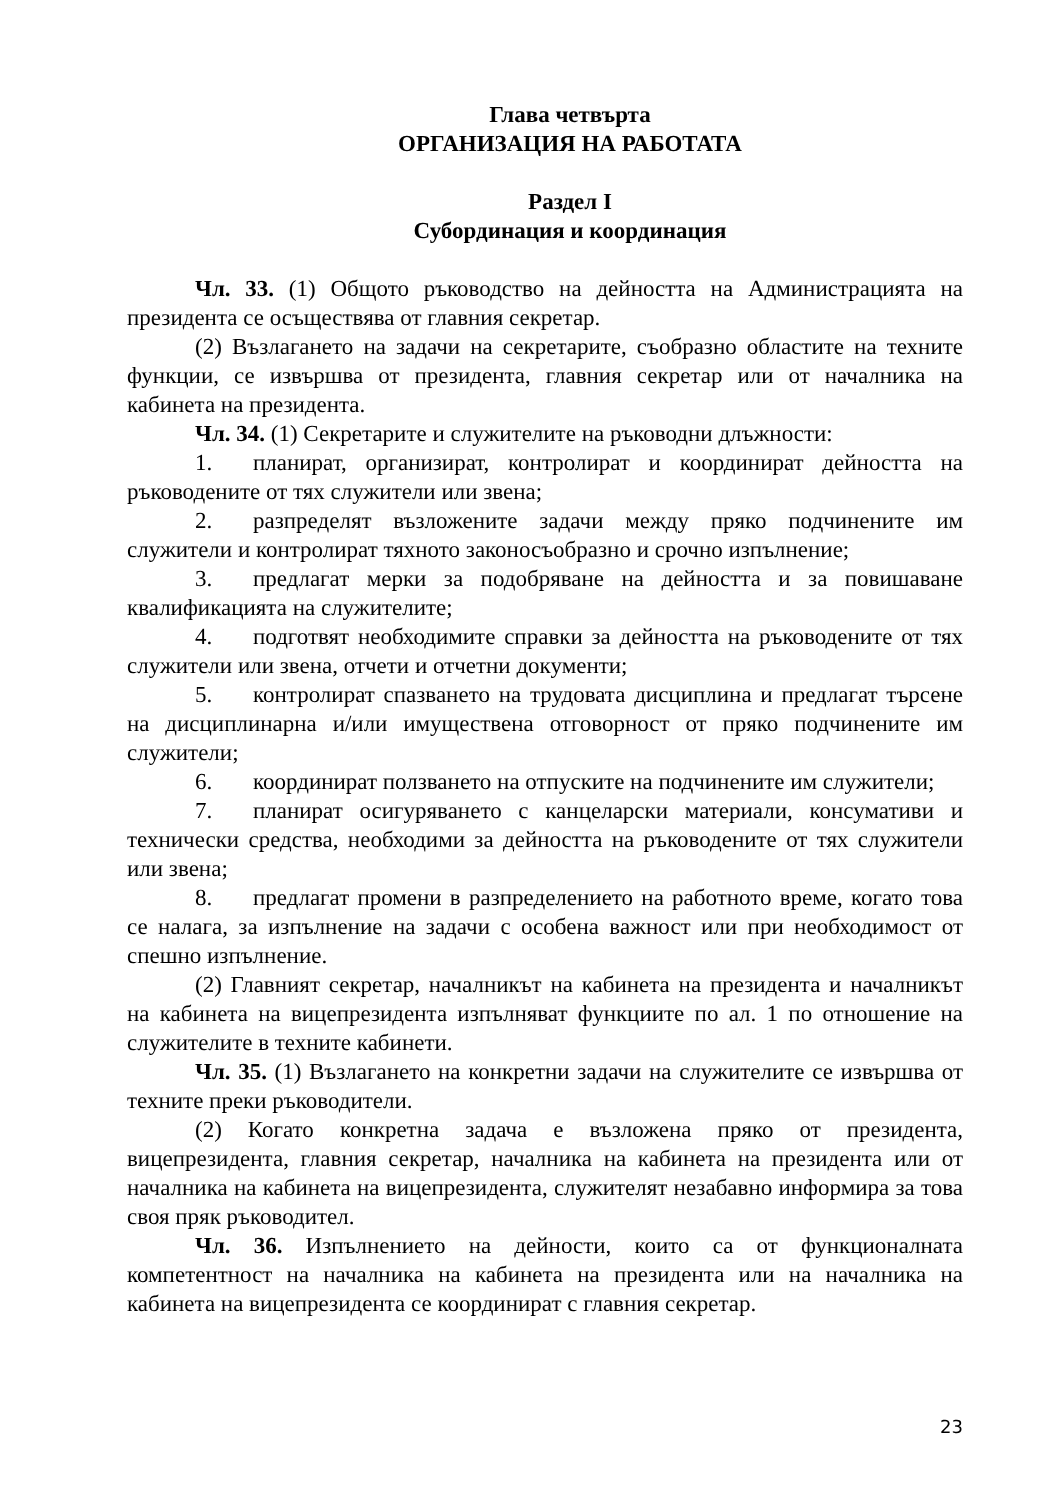Глава четвърта
ОРГАНИЗАЦИЯ НА РАБОТАТА
Раздел I
Субординация и координация
Чл. 33. (1) Общото ръководство на дейността на Администрацията на президента се осъществява от главния секретар.
(2) Възлагането на задачи на секретарите, съобразно областите на техните функции, се извършва от президента, главния секретар или от началника на кабинета на президента.
Чл. 34. (1) Секретарите и служителите на ръководни длъжности:
1. планират, организират, контролират и координират дейността на ръководените от тях служители или звена;
2. разпределят възложените задачи между пряко подчинените им служители и контролират тяхното законосъобразно и срочно изпълнение;
3. предлагат мерки за подобряване на дейността и за повишаване квалификацията на служителите;
4. подготвят необходимите справки за дейността на ръководените от тях служители или звена, отчети и отчетни документи;
5. контролират спазването на трудовата дисциплина и предлагат търсене на дисциплинарна и/или имуществена отговорност от пряко подчинените им служители;
6. координират ползването на отпуските на подчинените им служители;
7. планират осигуряването с канцеларски материали, консумативи и технически средства, необходими за дейността на ръководените от тях служители или звена;
8. предлагат промени в разпределението на работното време, когато това се налага, за изпълнение на задачи с особена важност или при необходимост от спешно изпълнение.
(2) Главният секретар, началникът на кабинета на президента и началникът на кабинета на вицепрезидента изпълняват функциите по ал. 1 по отношение на служителите в техните кабинети.
Чл. 35. (1) Възлагането на конкретни задачи на служителите се извършва от техните преки ръководители.
(2) Когато конкретна задача е възложена пряко от президента, вицепрезидента, главния секретар, началника на кабинета на президента или от началника на кабинета на вицепрезидента, служителят незабавно информира за това своя пряк ръководител.
Чл. 36. Изпълнението на дейности, които са от функционалната компетентност на началника на кабинета на президента или на началника на кабинета на вицепрезидента се координират с главния секретар.
23